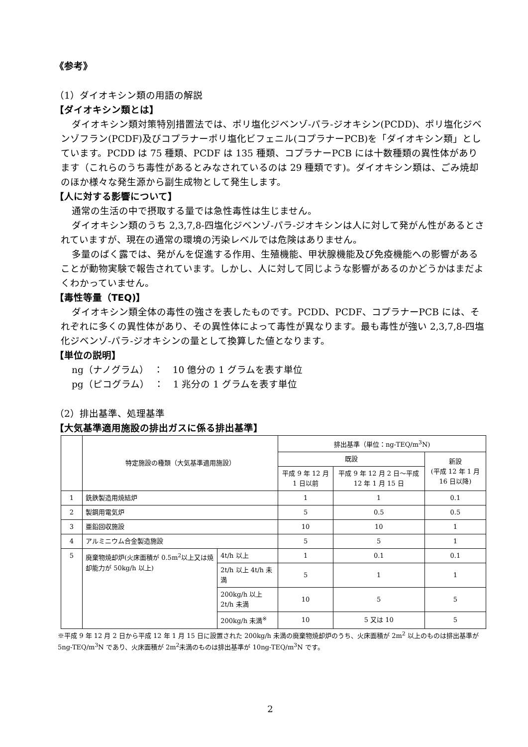《参考》
（1）ダイオキシン類の用語の解説
【ダイオキシン類とは】
ダイオキシン類対策特別措置法では、ポリ塩化ジベンゾ‐パラ‐ジオキシン(PCDD)、ポリ塩化ジベンゾフラン(PCDF)及びコプラナーポリ塩化ビフェニル(コプラナーPCB)を「ダイオキシン類」としています。PCDD は 75 種類、PCDF は 135 種類、コプラナーPCB には十数種類の異性体があります（これらのうち毒性があるとみなされているのは 29 種類です)。ダイオキシン類は、ごみ焼却のほか様々な発生源から副生成物として発生します。
【人に対する影響について】
通常の生活の中で摂取する量では急性毒性は生じません。
ダイオキシン類のうち 2,3,7,8-四塩化ジベンゾ‐パラ‐ジオキシンは人に対して発がん性があるとされていますが、現在の通常の環境の汚染レベルでは危険はありません。
多量のばく露では、発がんを促進する作用、生殖機能、甲状腺機能及び免疫機能への影響があることが動物実験で報告されています。しかし、人に対して同じような影響があるのかどうかはまだよくわかっていません。
【毒性等量（TEQ)】
ダイオキシン類全体の毒性の強さを表したものです。PCDD、PCDF、コプラナーPCB には、それぞれに多くの異性体があり、その異性体によって毒性が異なります。最も毒性が強い 2,3,7,8-四塩化ジベンゾ‐パラ‐ジオキシンの量として換算した値となります。
【単位の説明】
ng（ナノグラム）　：　10 億分の 1 グラムを表す単位
pg（ピコグラム）　：　1 兆分の 1 グラムを表す単位
（2）排出基準、処理基準
【大気基準適用施設の排出ガスに係る排出基準】
| | 特定施設の種類（大気基準適用施設） | | 排出基準（単位：ng-TEQ/m<sup>3</sup>N) | | |
| --- | --- | --- | --- | --- | --- |
| | | | 既設 | | 新設 (平成 12 年 1 月 16 日以降) |
| | | | 平成 9 年 12 月 1 日以前 | 平成 9 年 12 月 2 日～平成 12 年 1 月 15 日 | |
| 1 | 銑鉄製造用焼結炉 | | 1 | 1 | 0.1 |
| 2 | 製鋼用電気炉 | | 5 | 0.5 | 0.5 |
| 3 | 亜鉛回収施設 | | 10 | 10 | 1 |
| 4 | アルミニウム合金製造施設 | | 5 | 5 | 1 |
| 5 | 廃棄物焼却炉(火床面積が 0.5m<sup>2</sup>以上又は焼却能力が 50kg/h 以上) | 4t/h 以上 | 1 | 0.1 | 0.1 |
| | | 2t/h 以上 4t/h 未満 | 5 | 1 | 1 |
| | | 200kg/h 以上 2t/h 未満 | 10 | 5 | 5 |
| | | 200kg/h 未満<sup>※</sup> | 10 | 5 又は 10 | 5 |
※平成 9 年 12 月 2 日から平成 12 年 1 月 15 日に設置された 200kg/h 未満の廃棄物焼却炉のうち、火床面積が 2m<sup>2</sup> 以上のものは排出基準が 5ng-TEQ/m<sup>3</sup>N であり、火床面積が 2m<sup>2</sup>未満のものは排出基準が 10ng-TEQ/m<sup>3</sup>N です。
2